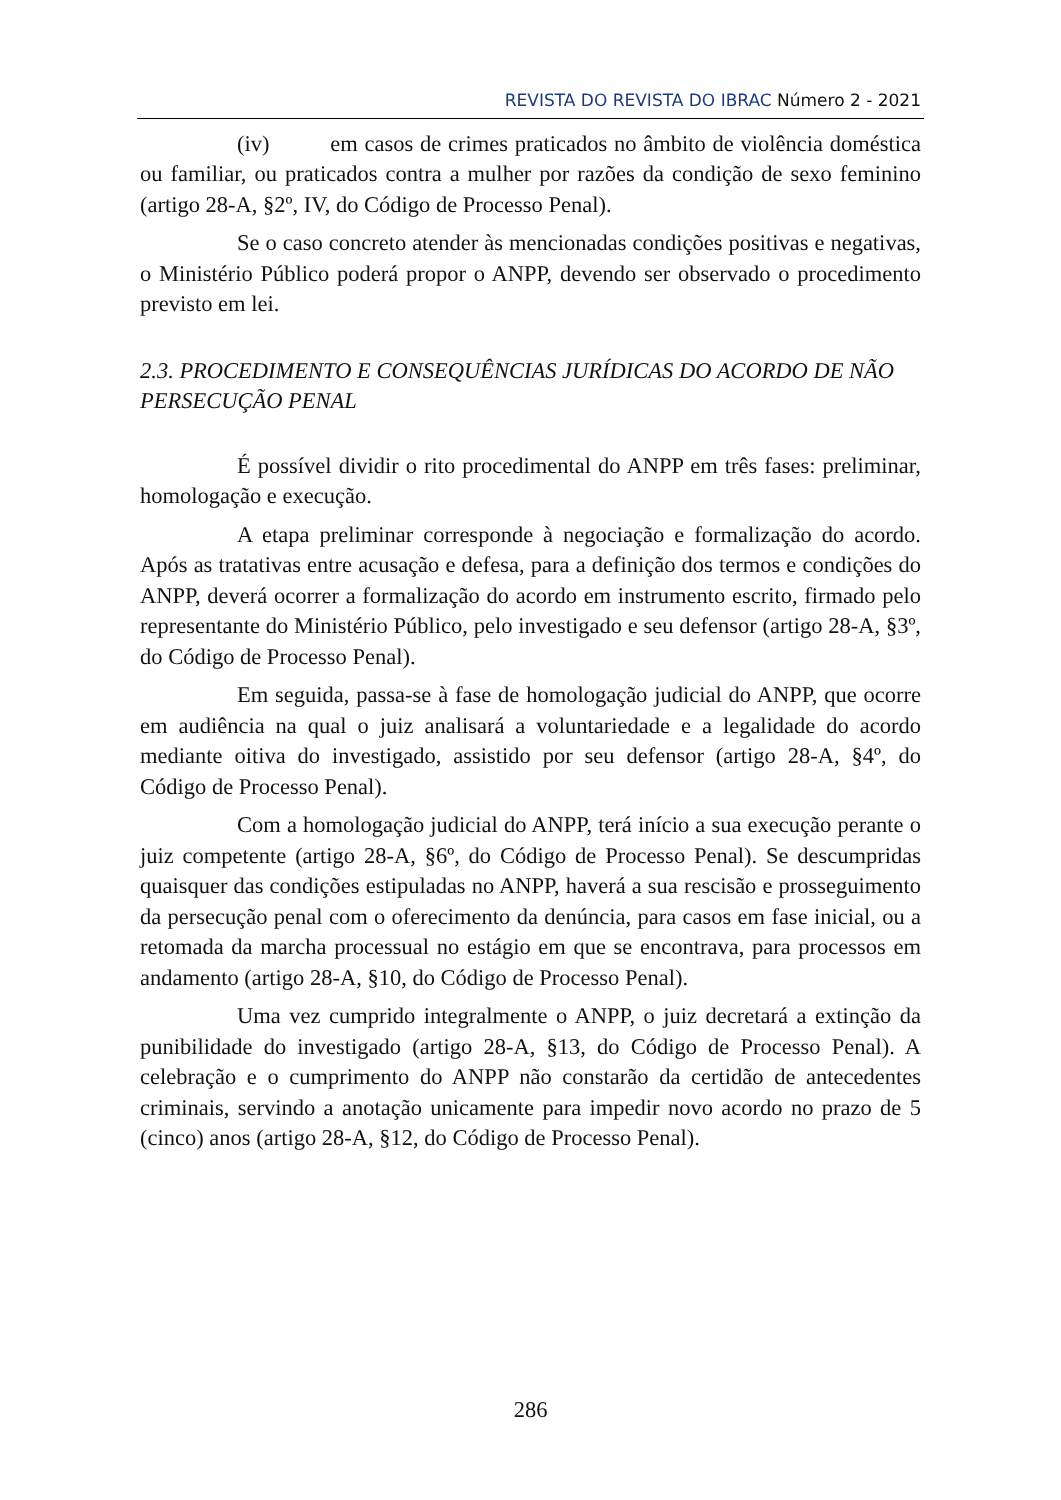REVISTA DO REVISTA DO IBRAC Número 2 - 2021
(iv) em casos de crimes praticados no âmbito de violência doméstica ou familiar, ou praticados contra a mulher por razões da condição de sexo feminino (artigo 28-A, §2º, IV, do Código de Processo Penal).
Se o caso concreto atender às mencionadas condições positivas e negativas, o Ministério Público poderá propor o ANPP, devendo ser observado o procedimento previsto em lei.
2.3. PROCEDIMENTO E CONSEQUÊNCIAS JURÍDICAS DO ACORDO DE NÃO PERSECUÇÃO PENAL
É possível dividir o rito procedimental do ANPP em três fases: preliminar, homologação e execução.
A etapa preliminar corresponde à negociação e formalização do acordo. Após as tratativas entre acusação e defesa, para a definição dos termos e condições do ANPP, deverá ocorrer a formalização do acordo em instrumento escrito, firmado pelo representante do Ministério Público, pelo investigado e seu defensor (artigo 28-A, §3º, do Código de Processo Penal).
Em seguida, passa-se à fase de homologação judicial do ANPP, que ocorre em audiência na qual o juiz analisará a voluntariedade e a legalidade do acordo mediante oitiva do investigado, assistido por seu defensor (artigo 28-A, §4º, do Código de Processo Penal).
Com a homologação judicial do ANPP, terá início a sua execução perante o juiz competente (artigo 28-A, §6º, do Código de Processo Penal). Se descumpridas quaisquer das condições estipuladas no ANPP, haverá a sua rescisão e prosseguimento da persecução penal com o oferecimento da denúncia, para casos em fase inicial, ou a retomada da marcha processual no estágio em que se encontrava, para processos em andamento (artigo 28-A, §10, do Código de Processo Penal).
Uma vez cumprido integralmente o ANPP, o juiz decretará a extinção da punibilidade do investigado (artigo 28-A, §13, do Código de Processo Penal). A celebração e o cumprimento do ANPP não constarão da certidão de antecedentes criminais, servindo a anotação unicamente para impedir novo acordo no prazo de 5 (cinco) anos (artigo 28-A, §12, do Código de Processo Penal).
286